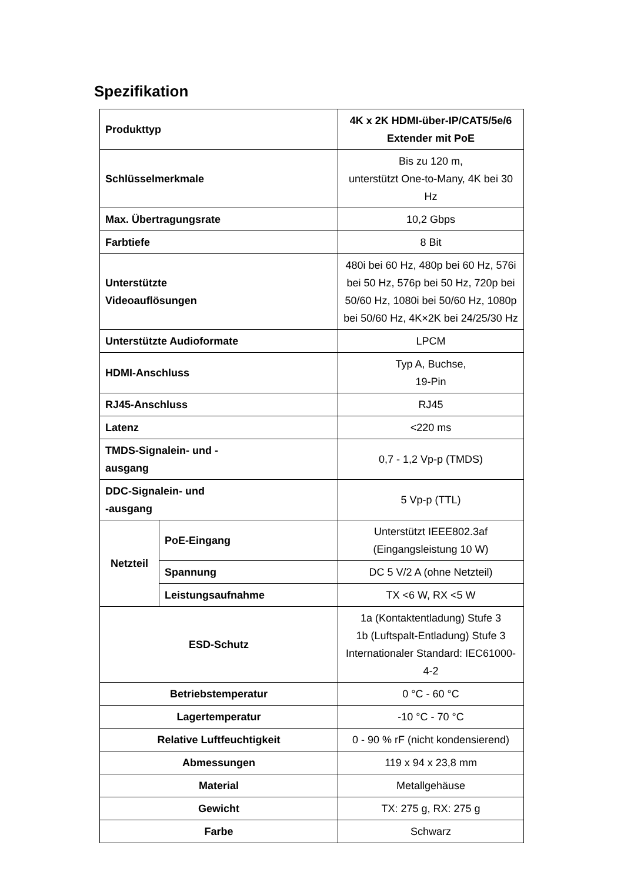Spezifikation
| Produkttyp | | 4K x 2K HDMI-über-IP/CAT5/5e/6 Extender mit PoE |
| Schlüsselmerkmale | | Bis zu 120 m, unterstützt One-to-Many, 4K bei 30 Hz |
| Max. Übertragungsrate | | 10,2 Gbps |
| Farbtiefe | | 8 Bit |
| Unterstützte Videoauflösungen | | 480i bei 60 Hz, 480p bei 60 Hz, 576i bei 50 Hz, 576p bei 50 Hz, 720p bei 50/60 Hz, 1080i bei 50/60 Hz, 1080p bei 50/60 Hz, 4K×2K bei 24/25/30 Hz |
| Unterstützte Audioformate | | LPCM |
| HDMI-Anschluss | | Typ A, Buchse, 19-Pin |
| RJ45-Anschluss | | RJ45 |
| Latenz | | <220 ms |
| TMDS-Signalein- und - ausgang | | 0,7 - 1,2 Vp-p (TMDS) |
| DDC-Signalein- und -ausgang | | 5 Vp-p (TTL) |
| Netzteil | PoE-Eingang | Unterstützt IEEE802.3af (Eingangsleistung 10 W) |
| | Spannung | DC 5 V/2 A (ohne Netzteil) |
| | Leistungsaufnahme | TX <6 W, RX <5 W |
| ESD-Schutz | | 1a (Kontaktentladung) Stufe 3 1b (Luftspalt-Entladung) Stufe 3 Internationaler Standard: IEC61000-4-2 |
| Betriebstemperatur | | 0 °C - 60 °C |
| Lagertemperatur | | -10 °C - 70 °C |
| Relative Luftfeuchtigkeit | | 0 - 90 % rF (nicht kondensierend) |
| Abmessungen | | 119 x 94 x 23,8 mm |
| Material | | Metallgehäuse |
| Gewicht | | TX: 275 g, RX: 275 g |
| Farbe | | Schwarz |